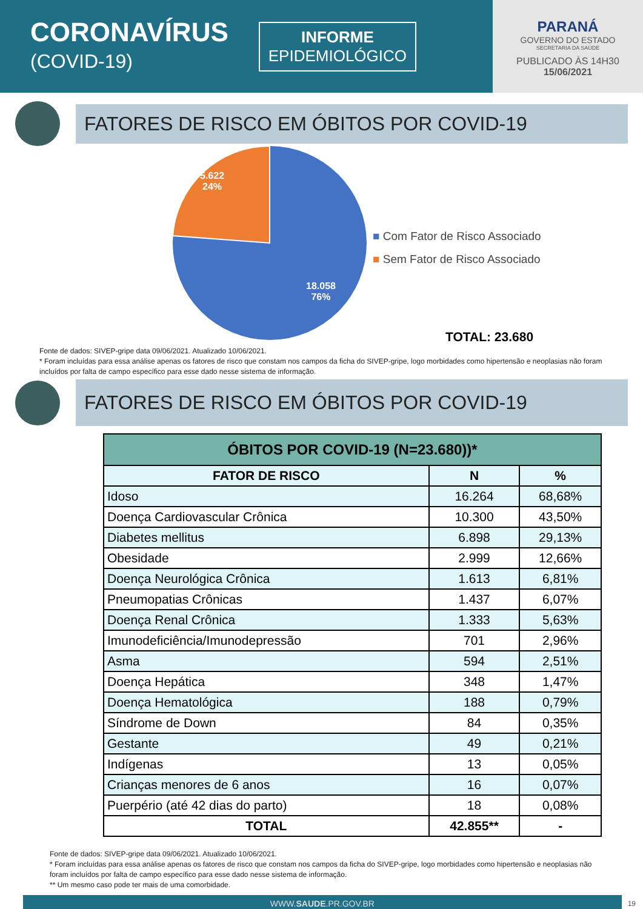CORONAVÍRUS
(COVID-19)
INFORME
EPIDEMIOLÓGICO
PARANÁ
GOVERNO DO ESTADO
SECRETARIA DA SAÚDE
PUBLICADO ÀS 14H30
15/06/2021
FATORES DE RISCO EM ÓBITOS POR COVID-19
5.622
24%
18.058
76%
■ Com Fator de Risco Associado
■ Sem Fator de Risco Associado
TOTAL: 23.680
Fonte de dados: SIVEP-gripe data 09/06/2021. Atualizado 10/06/2021.
* Foram incluídas para essa análise apenas os fatores de risco que constam nos campos da ficha do SIVEP-gripe, logo morbidades como hipertensão e neoplasias não foram incluídos por falta de campo específico para esse dado nesse sistema de informação.
FATORES DE RISCO EM ÓBITOS POR COVID-19
| ÓBITOS POR COVID-19 (N=23.680))* | | |
| --- | --- | --- |
| FATOR DE RISCO | N | % |
| Idoso | 16.264 | 68,68% |
| Doença Cardiovascular Crônica | 10.300 | 43,50% |
| Diabetes mellitus | 6.898 | 29,13% |
| Obesidade | 2.999 | 12,66% |
| Doença Neurológica Crônica | 1.613 | 6,81% |
| Pneumopatias Crônicas | 1.437 | 6,07% |
| Doença Renal Crônica | 1.333 | 5,63% |
| Imunodeficiência/Imunodepressão | 701 | 2,96% |
| Asma | 594 | 2,51% |
| Doença Hepática | 348 | 1,47% |
| Doença Hematológica | 188 | 0,79% |
| Síndrome de Down | 84 | 0,35% |
| Gestante | 49 | 0,21% |
| Indígenas | 13 | 0,05% |
| Crianças menores de 6 anos | 16 | 0,07% |
| Puerpério (até 42 dias do parto) | 18 | 0,08% |
| TOTAL | 42.855** | - |
Fonte de dados: SIVEP-gripe data 09/06/2021. Atualizado 10/06/2021.
* Foram incluídas para essa análise apenas os fatores de risco que constam nos campos da ficha do SIVEP-gripe, logo morbidades como hipertensão e neoplasias não foram incluídos por falta de campo específico para esse dado nesse sistema de informação.
** Um mesmo caso pode ter mais de uma comorbidade.
WWW.SAUDE.PR.GOV.BR
19